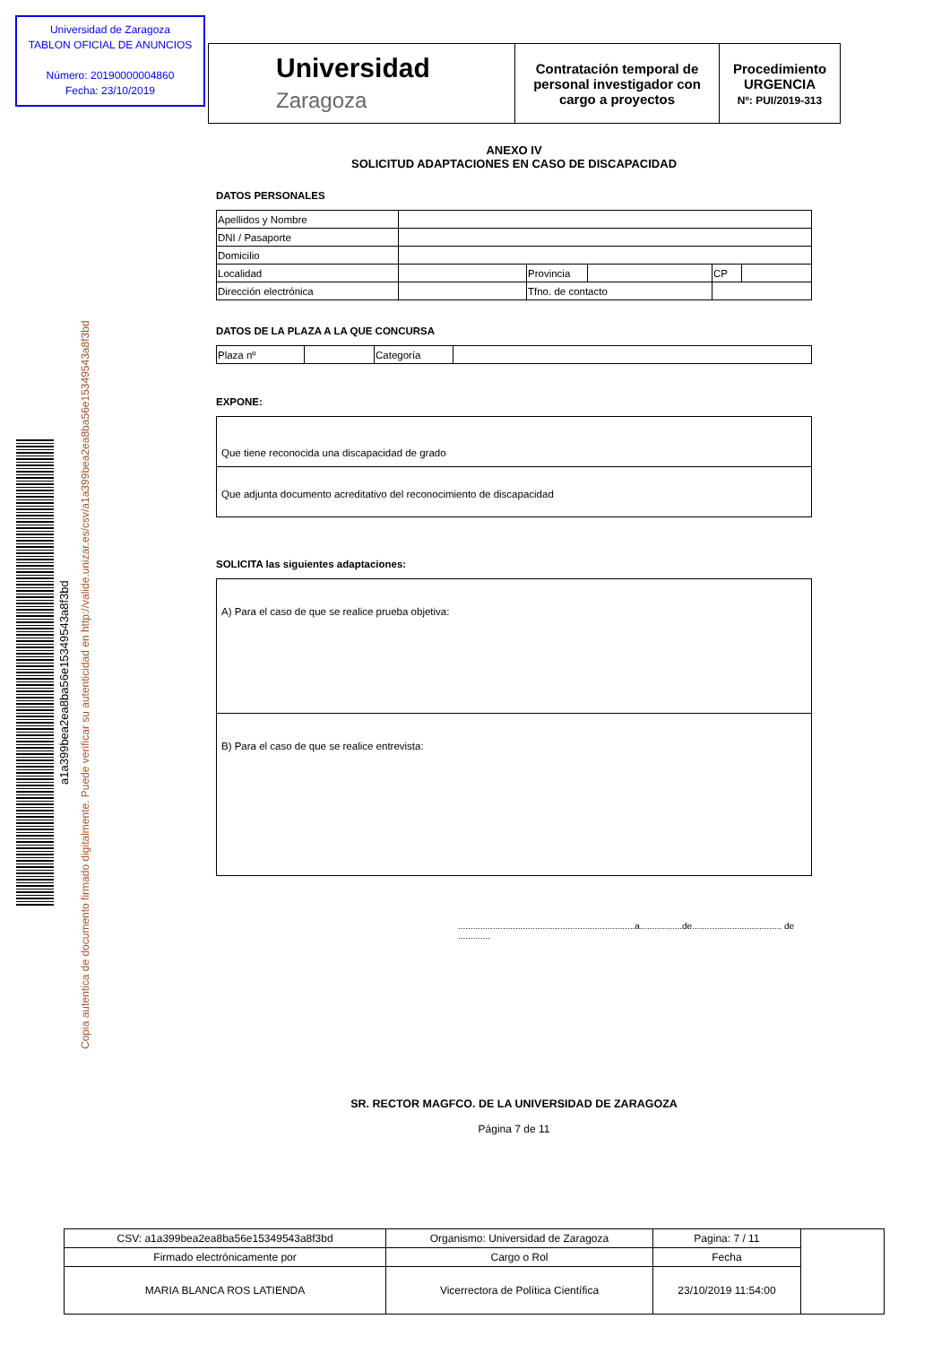Universidad de Zaragoza
TABLON OFICIAL DE ANUNCIOS
Número: 20190000004860
Fecha: 23/10/2019
| Universidad Zaragoza | Contratación temporal de personal investigador con cargo a proyectos | Procedimiento URGENCIA Nº: PUI/2019-313 |
a1a399bea2ea8ba56e15349543a8f3bd
Copia autentica de documento firmado digitalmente. Puede verificar su autenticidad en http://valide.unizar.es/csv/a1a399bea2ea8ba56e15349543a8f3bd
ANEXO IV
SOLICITUD ADAPTACIONES EN CASO DE DISCAPACIDAD
DATOS PERSONALES
| Apellidos y Nombre | | | | | |
| DNI / Pasaporte | | | | | |
| Domicilio | | | | | |
| Localidad | | Provincia | | CP | |
| Dirección electrónica | | Tfno. de contacto | | | |
DATOS DE LA PLAZA A LA QUE CONCURSA
| Plaza nº | | Categoría | |
EXPONE:
Que tiene reconocida una discapacidad de grado
Que adjunta documento acreditativo del reconocimiento de discapacidad
SOLICITA las siguientes adaptaciones:
A) Para el caso de que se realice prueba objetiva:
B) Para el caso de que se realice entrevista:
.......................................................................a.................de.................................... de .............
SR. RECTOR MAGFCO. DE LA UNIVERSIDAD DE ZARAGOZA
Página 7 de 11
| CSV: a1a399bea2ea8ba56e15349543a8f3bd | Organismo: Universidad de Zaragoza | Pagina: 7 / 11 | |
| Firmado electrónicamente por | Cargo o Rol | Fecha | |
| MARIA BLANCA ROS LATIENDA | Vicerrectora de Política Científica | 23/10/2019 11:54:00 | |